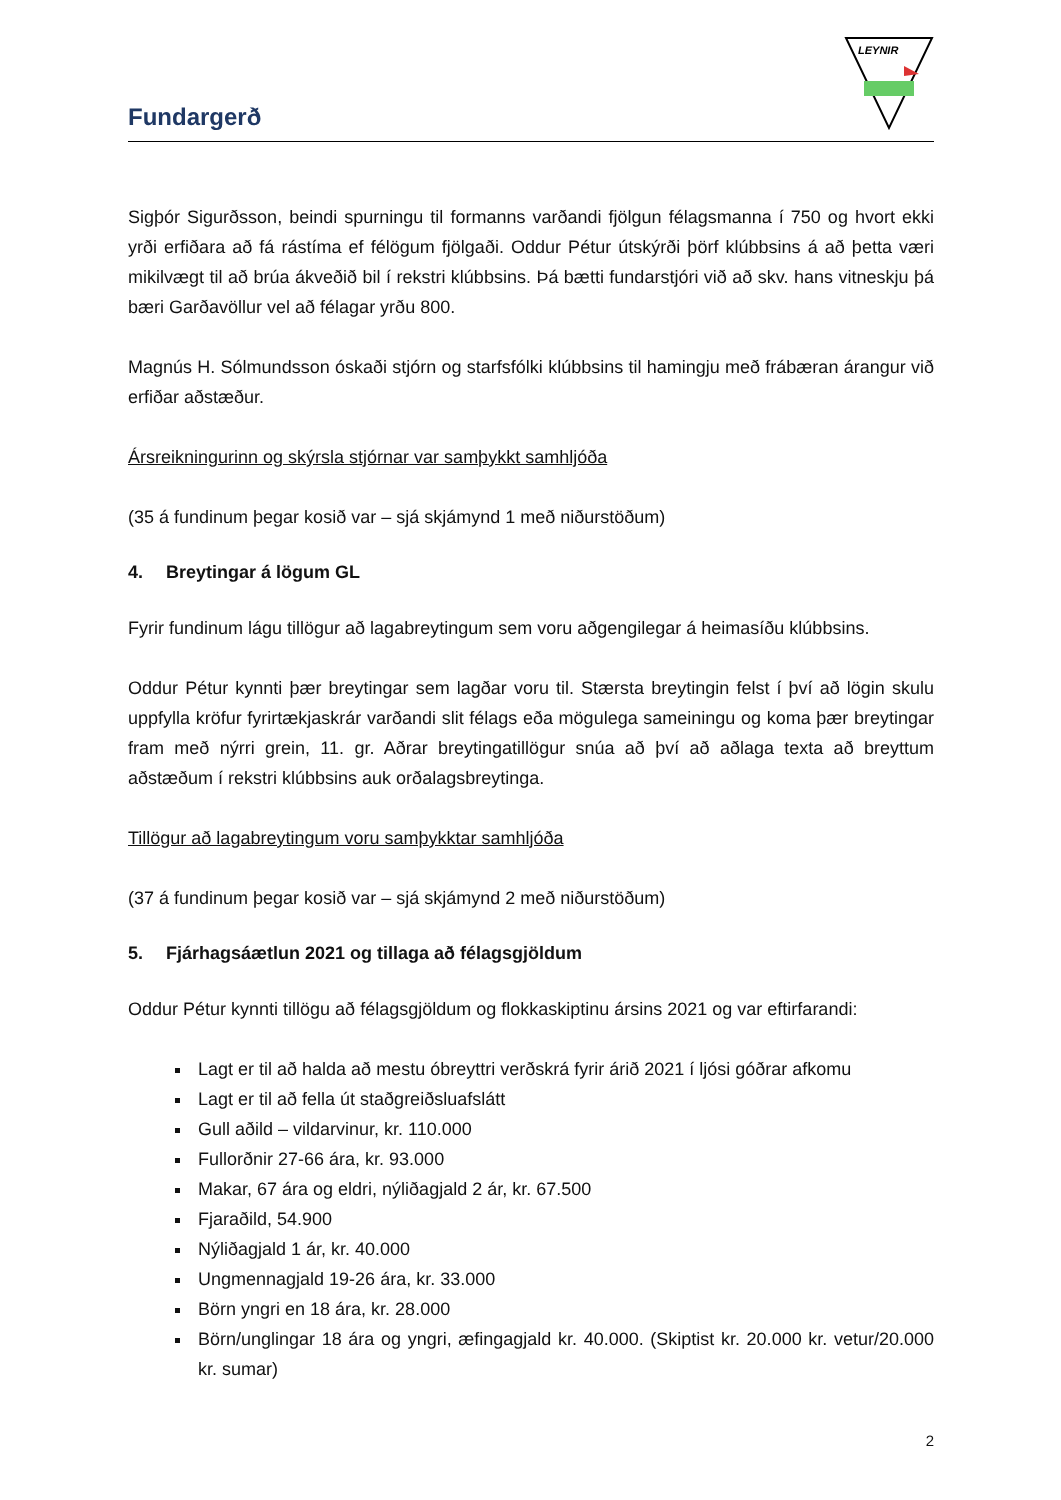Fundargerð
LEYNIR
Sigþór Sigurðsson, beindi spurningu til formanns varðandi fjölgun félagsmanna í 750 og hvort ekki yrði erfiðara að fá rástíma ef félögum fjölgaði. Oddur Pétur útskýrði þörf klúbbsins á að þetta væri mikilvægt til að brúa ákveðið bil í rekstri klúbbsins. Þá bætti fundarstjóri við að skv. hans vitneskju þá bæri Garðavöllur vel að félagar yrðu 800.
Magnús H. Sólmundsson óskaði stjórn og starfsfólki klúbbsins til hamingju með frábæran árangur við erfiðar aðstæður.
Ársreikningurinn og skýrsla stjórnar var samþykkt samhljóða
(35 á fundinum þegar kosið var – sjá skjámynd 1 með niðurstöðum)
4. Breytingar á lögum GL
Fyrir fundinum lágu tillögur að lagabreytingum sem voru aðgengilegar á heimasíðu klúbbsins.
Oddur Pétur kynnti þær breytingar sem lagðar voru til. Stærsta breytingin felst í því að lögin skulu uppfylla kröfur fyrirtækjaskrár varðandi slit félags eða mögulega sameiningu og koma þær breytingar fram með nýrri grein, 11. gr. Aðrar breytingatillögur snúa að því að aðlaga texta að breyttum aðstæðum í rekstri klúbbsins auk orðalagsbreytinga.
Tillögur að lagabreytingum voru samþykktar samhljóða
(37 á fundinum þegar kosið var – sjá skjámynd 2 með niðurstöðum)
5. Fjárhagsáætlun 2021 og tillaga að félagsgjöldum
Oddur Pétur kynnti tillögu að félagsgjöldum og flokkaskiptinu ársins 2021 og var eftirfarandi:
Lagt er til að halda að mestu óbreyttri verðskrá fyrir árið 2021 í ljósi góðrar afkomu
Lagt er til að fella út staðgreiðsluafslátt
Gull aðild – vildarvinur, kr. 110.000
Fullorðnir 27-66 ára, kr. 93.000
Makar, 67 ára og eldri, nýliðagjald 2 ár, kr. 67.500
Fjaraðild, 54.900
Nýliðagjald 1 ár, kr. 40.000
Ungmennagjald 19-26 ára, kr. 33.000
Börn yngri en 18 ára, kr. 28.000
Börn/unglingar 18 ára og yngri, æfingagjald kr. 40.000. (Skiptist kr. 20.000 kr. vetur/20.000 kr. sumar)
2